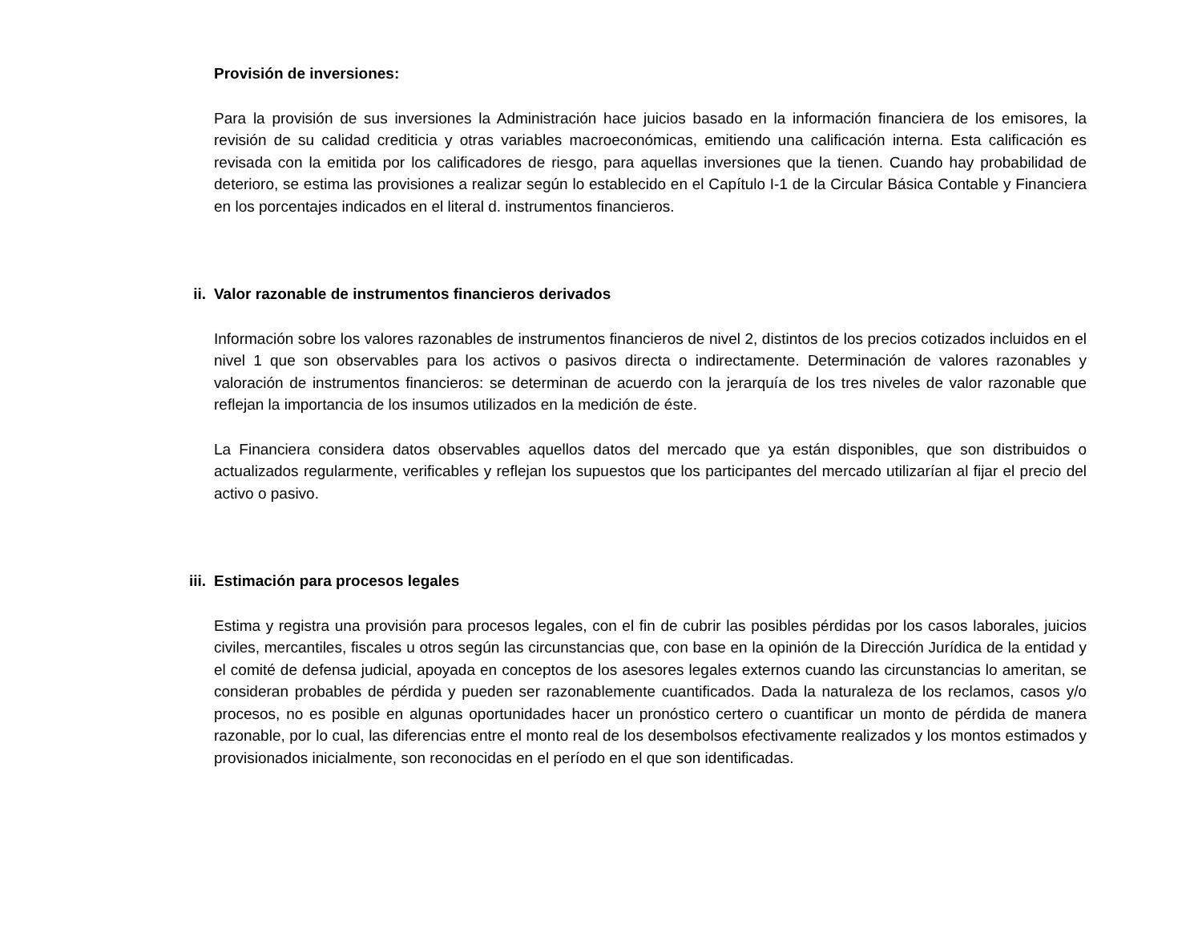Provisión de inversiones:
Para la provisión de sus inversiones la Administración hace juicios basado en la información financiera de los emisores, la revisión de su calidad crediticia y otras variables macroeconómicas, emitiendo una calificación interna. Esta calificación es revisada con la emitida por los calificadores de riesgo, para aquellas inversiones que la tienen. Cuando hay probabilidad de deterioro, se estima las provisiones a realizar según lo establecido en el Capítulo I-1 de la Circular Básica Contable y Financiera en los porcentajes indicados en el literal d. instrumentos financieros.
ii. Valor razonable de instrumentos financieros derivados
Información sobre los valores razonables de instrumentos financieros de nivel 2, distintos de los precios cotizados incluidos en el nivel 1 que son observables para los activos o pasivos directa o indirectamente. Determinación de valores razonables y valoración de instrumentos financieros: se determinan de acuerdo con la jerarquía de los tres niveles de valor razonable que reflejan la importancia de los insumos utilizados en la medición de éste.
La Financiera considera datos observables aquellos datos del mercado que ya están disponibles, que son distribuidos o actualizados regularmente, verificables y reflejan los supuestos que los participantes del mercado utilizarían al fijar el precio del activo o pasivo.
iii. Estimación para procesos legales
Estima y registra una provisión para procesos legales, con el fin de cubrir las posibles pérdidas por los casos laborales, juicios civiles, mercantiles, fiscales u otros según las circunstancias que, con base en la opinión de la Dirección Jurídica de la entidad y el comité de defensa judicial, apoyada en conceptos de los asesores legales externos cuando las circunstancias lo ameritan, se consideran probables de pérdida y pueden ser razonablemente cuantificados. Dada la naturaleza de los reclamos, casos y/o procesos, no es posible en algunas oportunidades hacer un pronóstico certero o cuantificar un monto de pérdida de manera razonable, por lo cual, las diferencias entre el monto real de los desembolsos efectivamente realizados y los montos estimados y provisionados inicialmente, son reconocidas en el período en el que son identificadas.